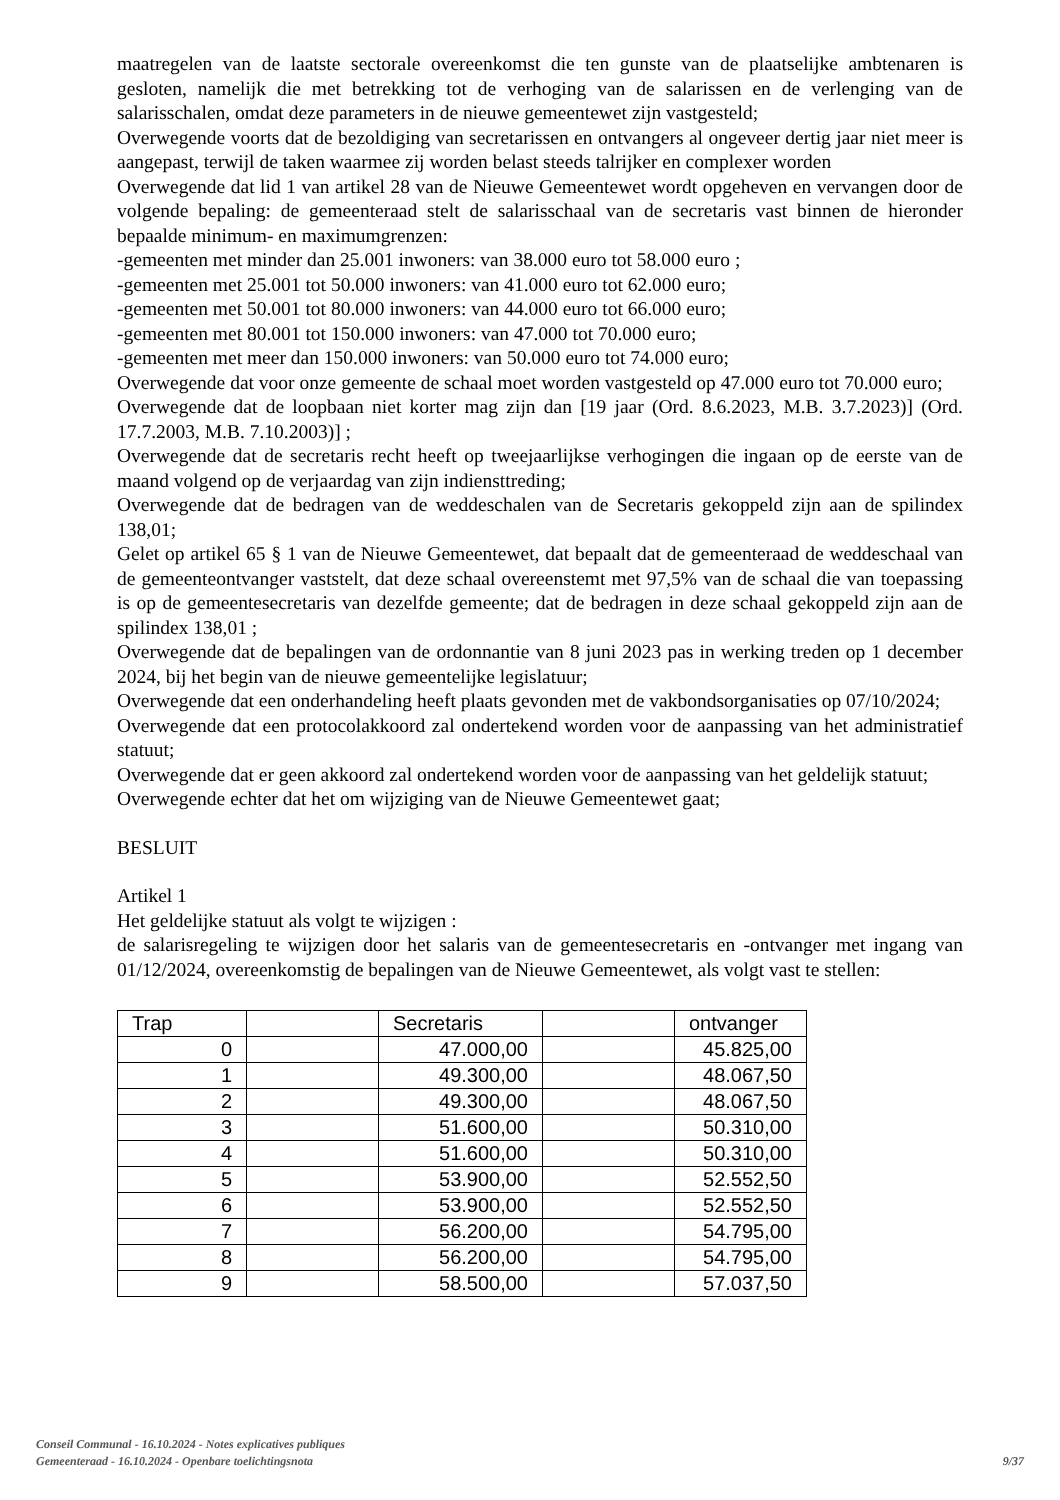maatregelen van de laatste sectorale overeenkomst die ten gunste van de plaatselijke ambtenaren is gesloten, namelijk die met betrekking tot de verhoging van de salarissen en de verlenging van de salarisschalen, omdat deze parameters in de nieuwe gemeentewet zijn vastgesteld;
Overwegende voorts dat de bezoldiging van secretarissen en ontvangers al ongeveer dertig jaar niet meer is aangepast, terwijl de taken waarmee zij worden belast steeds talrijker en complexer worden
Overwegende dat lid 1 van artikel 28 van de Nieuwe Gemeentewet wordt opgeheven en vervangen door de volgende bepaling: de gemeenteraad stelt de salarisschaal van de secretaris vast binnen de hieronder bepaalde minimum- en maximumgrenzen:
-gemeenten met minder dan 25.001 inwoners: van 38.000 euro tot 58.000 euro ;
-gemeenten met 25.001 tot 50.000 inwoners: van 41.000 euro tot 62.000 euro;
-gemeenten met 50.001 tot 80.000 inwoners: van 44.000 euro tot 66.000 euro;
-gemeenten met 80.001 tot 150.000 inwoners: van 47.000 tot 70.000 euro;
-gemeenten met meer dan 150.000 inwoners: van 50.000 euro tot 74.000 euro;
Overwegende dat voor onze gemeente de schaal moet worden vastgesteld op 47.000 euro tot 70.000 euro;
Overwegende dat de loopbaan niet korter mag zijn dan [19 jaar (Ord. 8.6.2023, M.B. 3.7.2023)] (Ord. 17.7.2003, M.B. 7.10.2003)] ;
Overwegende dat de secretaris recht heeft op tweejaarlijkse verhogingen die ingaan op de eerste van de maand volgend op de verjaardag van zijn indiensttreding;
Overwegende dat de bedragen van de weddeschalen van de Secretaris gekoppeld zijn aan de spilindex 138,01;
Gelet op artikel 65 § 1 van de Nieuwe Gemeentewet, dat bepaalt dat de gemeenteraad de weddeschaal van de gemeenteontvanger vaststelt, dat deze schaal overeenstemt met 97,5% van de schaal die van toepassing is op de gemeentesecretaris van dezelfde gemeente; dat de bedragen in deze schaal gekoppeld zijn aan de spilindex 138,01 ;
Overwegende dat de bepalingen van de ordonnantie van 8 juni 2023 pas in werking treden op 1 december 2024, bij het begin van de nieuwe gemeentelijke legislatuur;
Overwegende dat een onderhandeling heeft plaats gevonden met de vakbondsorganisaties op 07/10/2024;
Overwegende dat een protocolakkoord zal ondertekend worden voor de aanpassing van het administratief statuut;
Overwegende dat er geen akkoord zal ondertekend worden voor de aanpassing van het geldelijk statuut;
Overwegende echter dat het om wijziging van de Nieuwe Gemeentewet gaat;
BESLUIT
Artikel 1
Het geldelijke statuut als volgt te wijzigen :
de salarisregeling te wijzigen door het salaris van de gemeentesecretaris en -ontvanger met ingang van 01/12/2024, overeenkomstig de bepalingen van de Nieuwe Gemeentewet, als volgt vast te stellen:
| Trap | | Secretaris | | ontvanger |
| --- | --- | --- | --- | --- |
| 0 | | 47.000,00 | | 45.825,00 |
| 1 | | 49.300,00 | | 48.067,50 |
| 2 | | 49.300,00 | | 48.067,50 |
| 3 | | 51.600,00 | | 50.310,00 |
| 4 | | 51.600,00 | | 50.310,00 |
| 5 | | 53.900,00 | | 52.552,50 |
| 6 | | 53.900,00 | | 52.552,50 |
| 7 | | 56.200,00 | | 54.795,00 |
| 8 | | 56.200,00 | | 54.795,00 |
| 9 | | 58.500,00 | | 57.037,50 |
Conseil Communal - 16.10.2024 - Notes explicatives publiques
Gemeenteraad - 16.10.2024 - Openbare toelichtingsnota
9/37